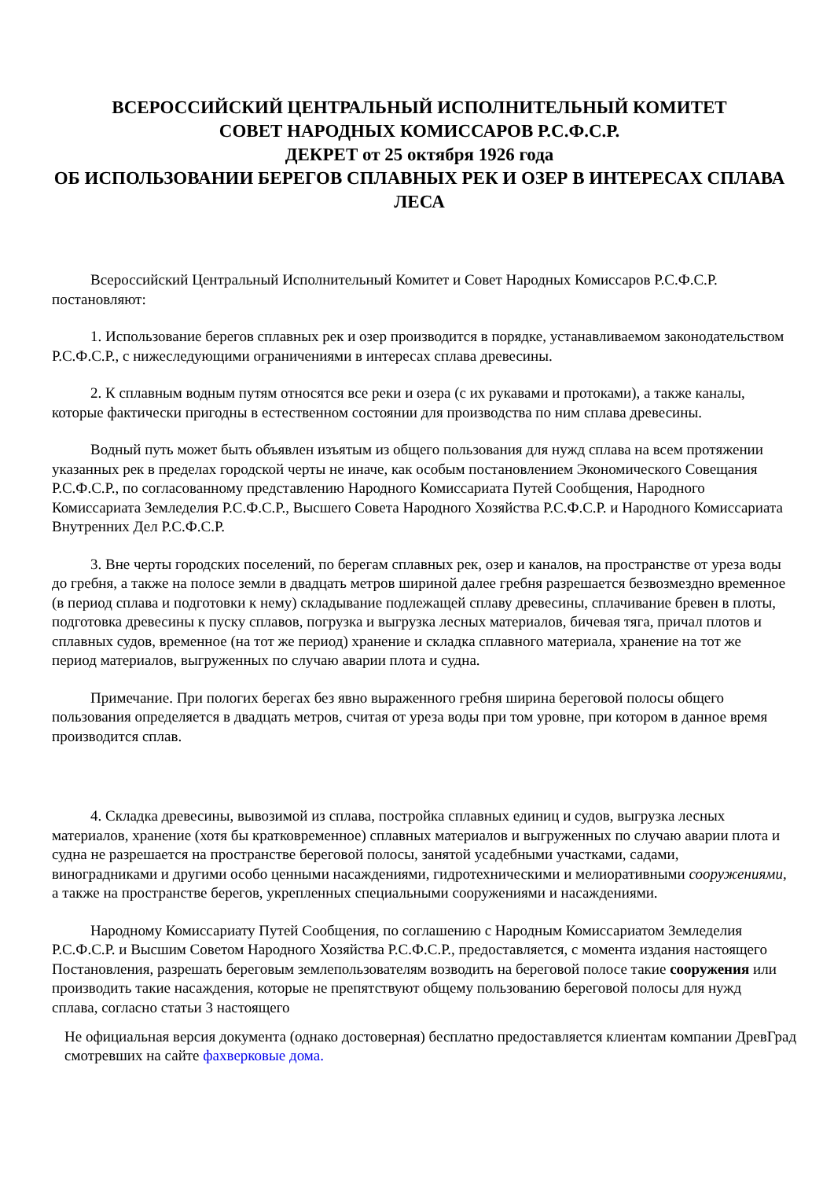ВСЕРОССИЙСКИЙ ЦЕНТРАЛЬНЫЙ ИСПОЛНИТЕЛЬНЫЙ КОМИТЕТ
СОВЕТ НАРОДНЫХ КОМИССАРОВ Р.С.Ф.С.Р.
ДЕКРЕТ от 25 октября 1926 года
ОБ ИСПОЛЬЗОВАНИИ БЕРЕГОВ СПЛАВНЫХ РЕК И ОЗЕР В ИНТЕРЕСАХ СПЛАВА ЛЕСА
Всероссийский Центральный Исполнительный Комитет и Совет Народных Комиссаров Р.С.Ф.С.Р. постановляют:
1. Использование берегов сплавных рек и озер производится в порядке, устанавливаемом законодательством Р.С.Ф.С.Р., с нижеследующими ограничениями в интересах сплава древесины.
2. К сплавным водным путям относятся все реки и озера (с их рукавами и протоками), а также каналы, которые фактически пригодны в естественном состоянии для производства по ним сплава древесины.
Водный путь может быть объявлен изъятым из общего пользования для нужд сплава на всем протяжении указанных рек в пределах городской черты не иначе, как особым постановлением Экономического Совещания Р.С.Ф.С.Р., по согласованному представлению Народного Комиссариата Путей Сообщения, Народного Комиссариата Земледелия Р.С.Ф.С.Р., Высшего Совета Народного Хозяйства Р.С.Ф.С.Р. и Народного Комиссариата Внутренних Дел Р.С.Ф.С.Р.
3. Вне черты городских поселений, по берегам сплавных рек, озер и каналов, на пространстве от уреза воды до гребня, а также на полосе земли в двадцать метров шириной далее гребня разрешается безвозмездно временное (в период сплава и подготовки к нему) складывание подлежащей сплаву древесины, сплачивание бревен в плоты, подготовка древесины к пуску сплавов, погрузка и выгрузка лесных материалов, бичевая тяга, причал плотов и сплавных судов, временное (на тот же период) хранение и складка сплавного материала, хранение на тот же период материалов, выгруженных по случаю аварии плота и судна.
Примечание. При пологих берегах без явно выраженного гребня ширина береговой полосы общего пользования определяется в двадцать метров, считая от уреза воды при том уровне, при котором в данное время производится сплав.
4. Складка древесины, вывозимой из сплава, постройка сплавных единиц и судов, выгрузка лесных материалов, хранение (хотя бы кратковременное) сплавных материалов и выгруженных по случаю аварии плота и судна не разрешается на пространстве береговой полосы, занятой усадебными участками, садами, виноградниками и другими особо ценными насаждениями, гидротехническими и мелиоративными сооружениями, а также на пространстве берегов, укрепленных специальными сооружениями и насаждениями.
Народному Комиссариату Путей Сообщения, по соглашению с Народным Комиссариатом Земледелия Р.С.Ф.С.Р. и Высшим Советом Народного Хозяйства Р.С.Ф.С.Р., предоставляется, с момента издания настоящего Постановления, разрешать береговым землепользователям возводить на береговой полосе такие сооружения или производить такие насаждения, которые не препятствуют общему пользованию береговой полосы для нужд сплава, согласно статьи 3 настоящего
Не официальная версия документа (однако достоверная) бесплатно предоставляется клиентам компании ДревГрад смотревших на сайте фахверковые дома.